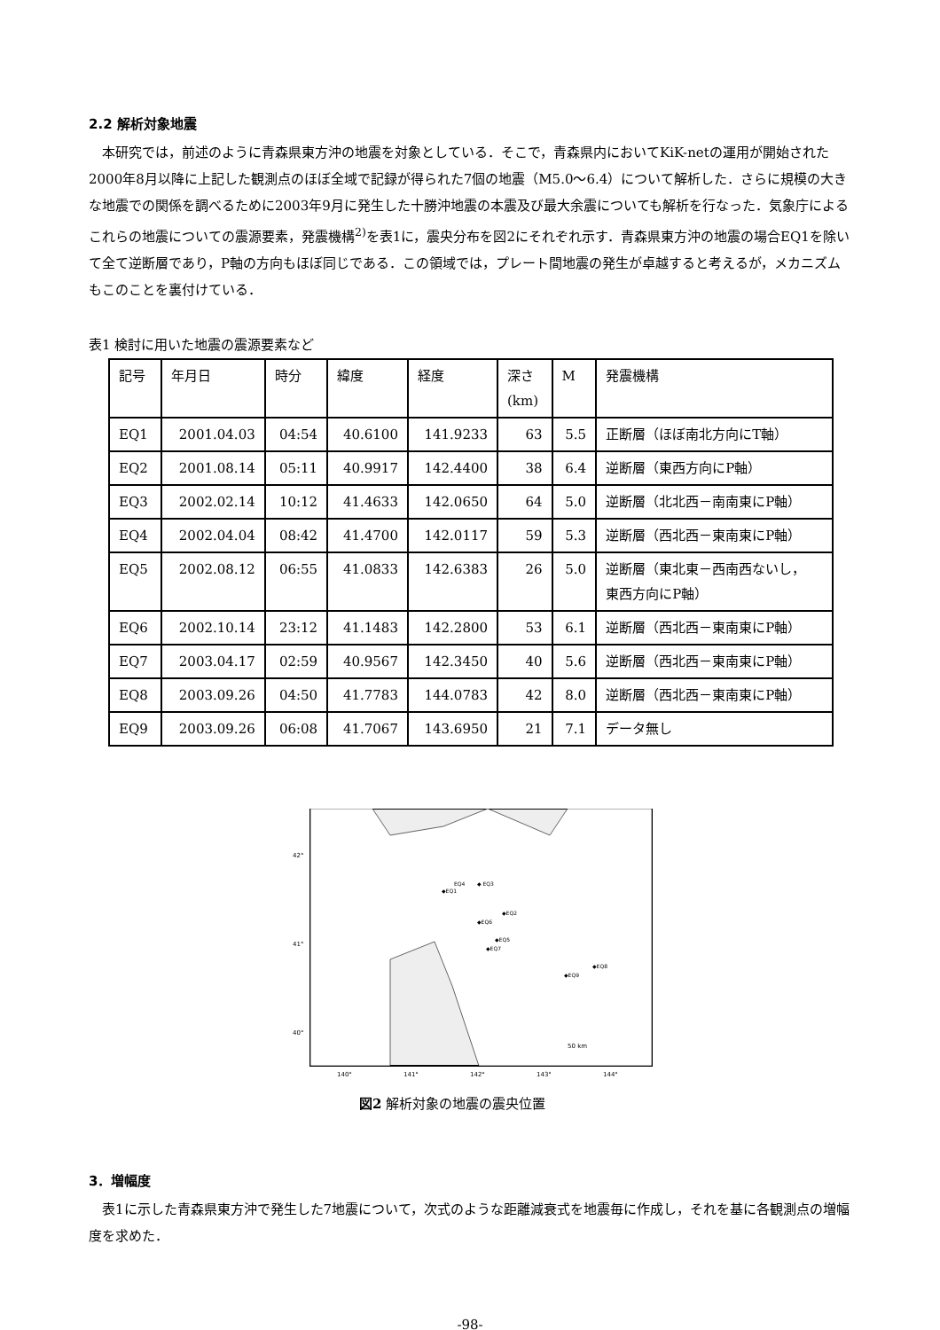2.2 解析対象地震
　本研究では，前述のように青森県東方沖の地震を対象としている．そこで，青森県内においてKiK-netの運用が開始された2000年8月以降に上記した観測点のほぼ全域で記録が得られた7個の地震（M5.0～6.4）について解析した．さらに規模の大きな地震での関係を調べるために2003年9月に発生した十勝沖地震の本震及び最大余震についても解析を行なった．気象庁によるこれらの地震についての震源要素，発震機構<sup>2)</sup>を表1に，震央分布を図2にそれぞれ示す．青森県東方沖の地震の場合EQ1を除いて全て逆断層であり，P軸の方向もほぼ同じである．この領域では，プレート間地震の発生が卓越すると考えるが，メカニズムもこのことを裏付けている．
表1 検討に用いた地震の震源要素など
| 記号 | 年月日 | 時分 | 緯度 | 経度 | 深さ (km) | M | 発震機構 |
| EQ1 | 2001.04.03 | 04:54 | 40.6100 | 141.9233 | 63 | 5.5 | 正断層（ほぼ南北方向にT軸） |
| EQ2 | 2001.08.14 | 05:11 | 40.9917 | 142.4400 | 38 | 6.4 | 逆断層（東西方向にP軸） |
| EQ3 | 2002.02.14 | 10:12 | 41.4633 | 142.0650 | 64 | 5.0 | 逆断層（北北西－南南東にP軸） |
| EQ4 | 2002.04.04 | 08:42 | 41.4700 | 142.0117 | 59 | 5.3 | 逆断層（西北西－東南東にP軸） |
| EQ5 | 2002.08.12 | 06:55 | 41.0833 | 142.6383 | 26 | 5.0 | 逆断層（東北東－西南西ないし， 東西方向にP軸） |
| EQ6 | 2002.10.14 | 23:12 | 41.1483 | 142.2800 | 53 | 6.1 | 逆断層（西北西－東南東にP軸） |
| EQ7 | 2003.04.17 | 02:59 | 40.9567 | 142.3450 | 40 | 5.6 | 逆断層（西北西－東南東にP軸） |
| EQ8 | 2003.09.26 | 04:50 | 41.7783 | 144.0783 | 42 | 8.0 | 逆断層（西北西－東南東にP軸） |
| EQ9 | 2003.09.26 | 06:08 | 41.7067 | 143.6950 | 21 | 7.1 | データ無し |
42°
41°
40°
140°
141°
142°
143°
144°
◆EQ1
◆EQ2
◆ EQ3
EQ4
◆EQ5
◆EQ6
◆EQ7
◆EQ8
◆EQ9
50 km
図2 解析対象の地震の震央位置
3．増幅度
　表1に示した青森県東方沖で発生した7地震について，次式のような距離減衰式を地震毎に作成し，それを基に各観測点の増幅度を求めた．
-98-